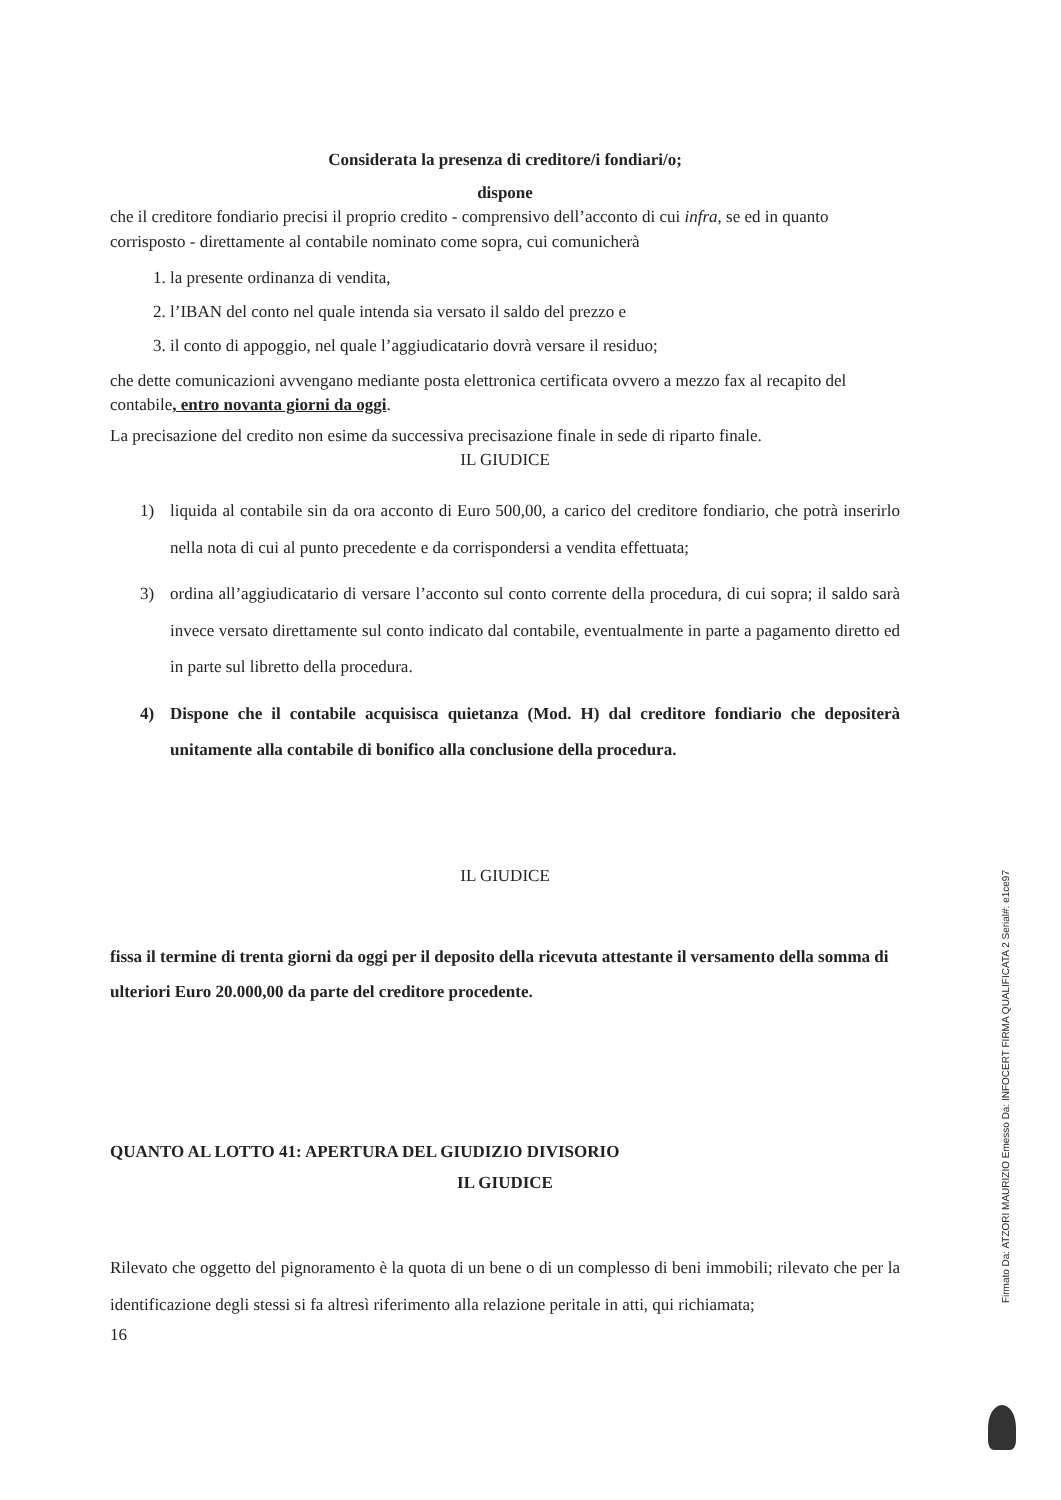Considerata la presenza di creditore/i fondiari/o;
dispone
che il creditore fondiario precisi il proprio credito - comprensivo dell’acconto di cui infra, se ed in quanto corrisposto - direttamente al contabile nominato come sopra, cui comunicherà
1. la presente ordinanza di vendita,
2. l’IBAN del conto nel quale intenda sia versato il saldo del prezzo e
3. il conto di appoggio, nel quale l’aggiudicatario dovrà versare il residuo;
che dette comunicazioni avvengano mediante posta elettronica certificata ovvero a mezzo fax al recapito del contabile, entro novanta giorni da oggi.
La precisazione del credito non esime da successiva precisazione finale in sede di riparto finale.
IL GIUDICE
1) liquida al contabile sin da ora acconto di Euro 500,00, a carico del creditore fondiario, che potrà inserirlo nella nota di cui al punto precedente e da corrispondersi a vendita effettuata;
3) ordina all’aggiudicatario di versare l’acconto sul conto corrente della procedura, di cui sopra; il saldo sarà invece versato direttamente sul conto indicato dal contabile, eventualmente in parte a pagamento diretto ed in parte sul libretto della procedura.
4) Dispone che il contabile acquisisca quietanza (Mod. H) dal creditore fondiario che depositerà unitamente alla contabile di bonifico alla conclusione della procedura.
IL GIUDICE
fissa il termine di trenta giorni da oggi per il deposito della ricevuta attestante il versamento della somma di ulteriori Euro 20.000,00 da parte del creditore procedente.
QUANTO AL LOTTO 41: APERTURA DEL GIUDIZIO DIVISORIO
IL GIUDICE
Rilevato che oggetto del pignoramento è la quota di un bene o di un complesso di beni immobili; rilevato che per la identificazione degli stessi si fa altresì riferimento alla relazione peritale in atti, qui richiamata;
16
Firmato Da: ATZORI MAURIZIO Emesso Da: INFOCERT FIRMA QUALIFICATA 2 Serial#: e1ce97